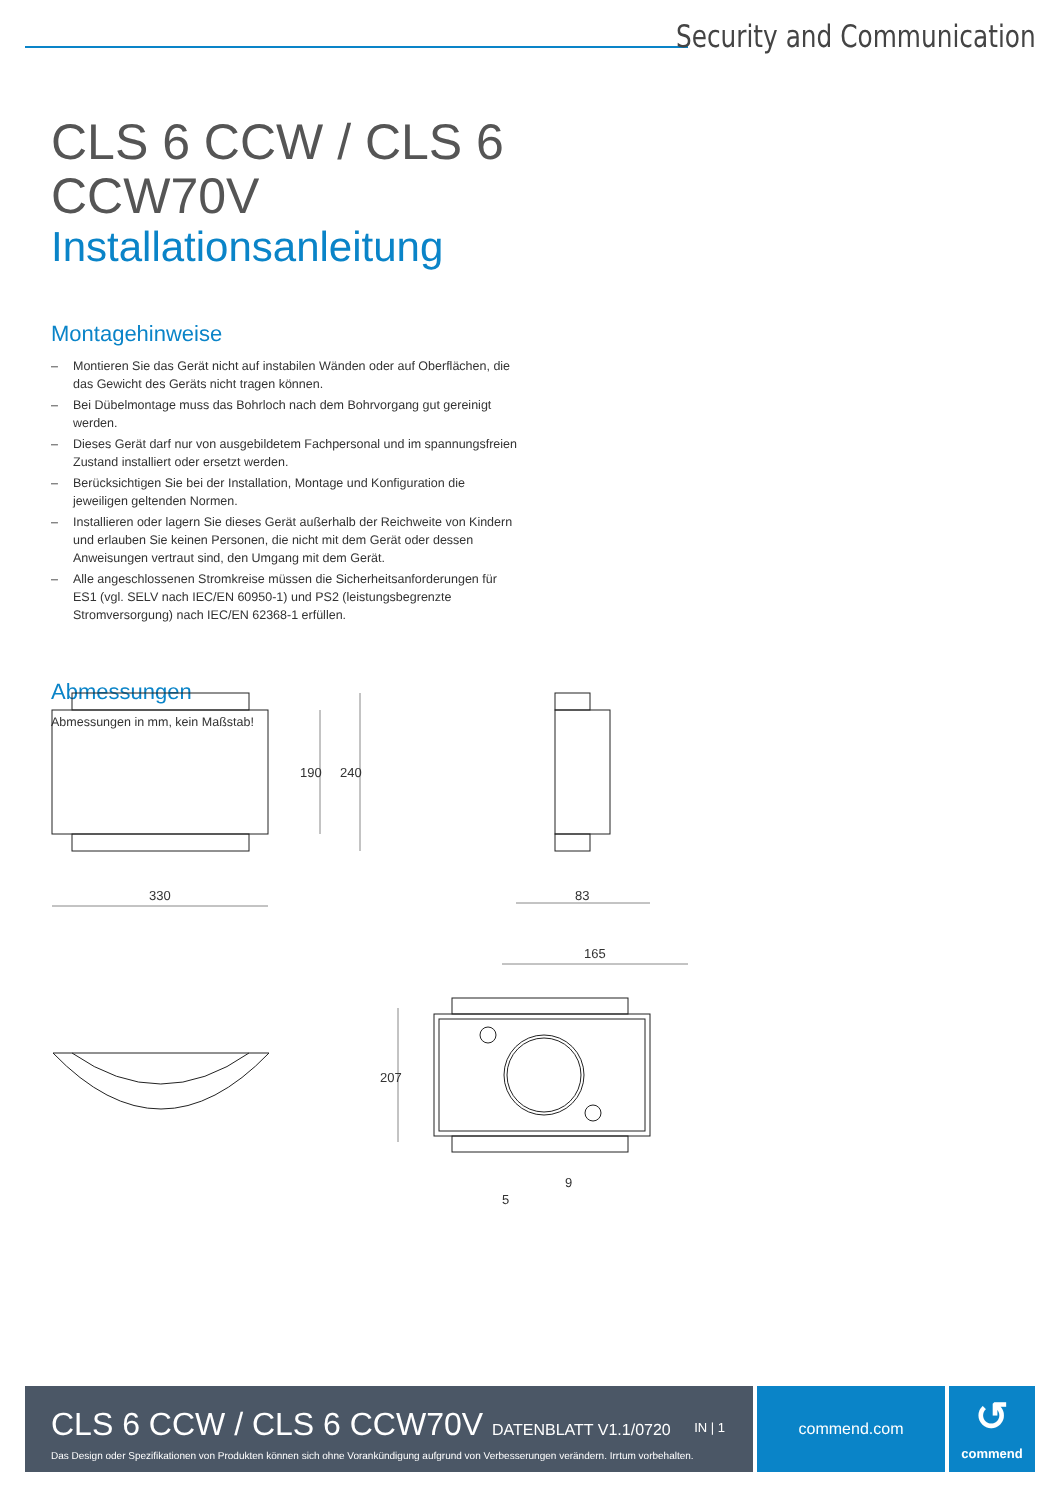Security and Communication
CLS 6 CCW / CLS 6 CCW70V
Installationsanleitung
Montagehinweise
– Montieren Sie das Gerät nicht auf instabilen Wänden oder auf Oberflächen, die das Gewicht des Geräts nicht tragen können.
– Bei Dübelmontage muss das Bohrloch nach dem Bohrvorgang gut gereinigt werden.
– Dieses Gerät darf nur von ausgebildetem Fachpersonal und im spannungsfreien Zustand installiert oder ersetzt werden.
– Berücksichtigen Sie bei der Installation, Montage und Konfiguration die jeweiligen geltenden Normen.
– Installieren oder lagern Sie dieses Gerät außerhalb der Reichweite von Kindern und erlauben Sie keinen Personen, die nicht mit dem Gerät oder dessen Anweisungen vertraut sind, den Umgang mit dem Gerät.
– Alle angeschlossenen Stromkreise müssen die Sicherheitsanforderungen für ES1 (vgl. SELV nach IEC/EN 60950-1) und PS2 (leistungsbegrenzte Stromversorgung) nach IEC/EN 62368-1 erfüllen.
Abmessungen
Abmessungen in mm, kein Maßstab!
330
190 240
83
165
207
9
5
CLS 6 CCW / CLS 6 CCW70V DATENBLATT V1.1/0720
IN | 1
Das Design oder Spezifikationen von Produkten können sich ohne Vorankündigung aufgrund von Verbesserungen verändern. Irrtum vorbehalten.
commend.com
↺
commend